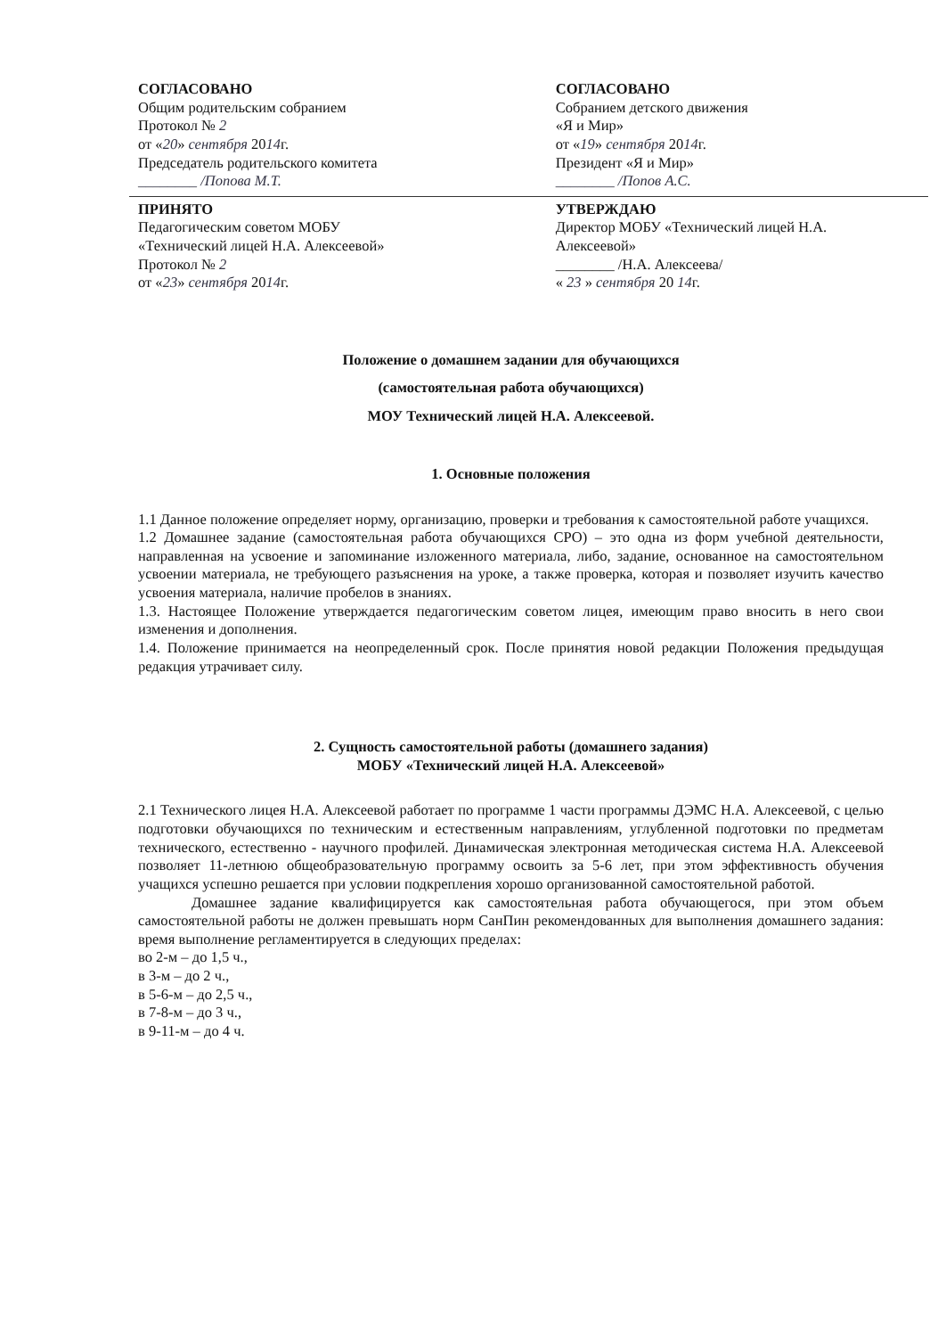СОГЛАСОВАНО
Общим родительским собранием
Протокол № 2
от «20» сентября 2014г.
Председатель родительского комитета
________ /Попова М.Т.
СОГЛАСОВАНО
Собранием детского движения
«Я и Мир»
от «19» сентября 2014г.
Президент «Я и Мир»
________ /Попов А.С.
ПРИНЯТО
Педагогическим советом МОБУ
«Технический лицей Н.А. Алексеевой»
Протокол № 2
от «23» сентября 2014г.
УТВЕРЖДАЮ
Директор МОБУ «Технический лицей Н.А. Алексеевой»
________ /Н.А. Алексеева/
« 23 » сентября 20 14г.
Положение о домашнем задании для обучающихся
(самостоятельная работа обучающихся)
МОУ Технический лицей Н.А. Алексеевой.
1. Основные положения
1.1 Данное положение определяет норму, организацию, проверки и требования к самостоятельной работе учащихся.
1.2 Домашнее задание (самостоятельная работа обучающихся СРО) – это одна из форм учебной деятельности, направленная на усвоение и запоминание изложенного материала, либо, задание, основанное на самостоятельном усвоении материала, не требующего разъяснения на уроке, а также проверка, которая и позволяет изучить качество усвоения материала, наличие пробелов в знаниях.
1.3. Настоящее Положение утверждается педагогическим советом лицея, имеющим право вносить в него свои изменения и дополнения.
1.4. Положение принимается на неопределенный срок. После принятия новой редакции Положения предыдущая редакция утрачивает силу.
2. Сущность самостоятельной работы (домашнего задания)
МОБУ «Технический лицей Н.А. Алексеевой»
2.1 Технического лицея Н.А. Алексеевой работает по программе 1 части программы ДЭМС Н.А. Алексеевой, с целью подготовки обучающихся по техническим и естественным направлениям, углубленной подготовки по предметам технического, естественно - научного профилей. Динамическая электронная методическая система Н.А. Алексеевой позволяет 11-летнюю общеобразовательную программу освоить за 5-6 лет, при этом эффективность обучения учащихся успешно решается при условии подкрепления хорошо организованной самостоятельной работой.
Домашнее задание квалифицируется как самостоятельная работа обучающегося, при этом объем самостоятельной работы не должен превышать норм СанПин рекомендованных для выполнения домашнего задания: время выполнение регламентируется в следующих пределах:
во 2-м – до 1,5 ч.,
в 3-м – до 2 ч.,
в 5-6-м – до 2,5 ч.,
в 7-8-м – до 3 ч.,
в 9-11-м – до 4 ч.